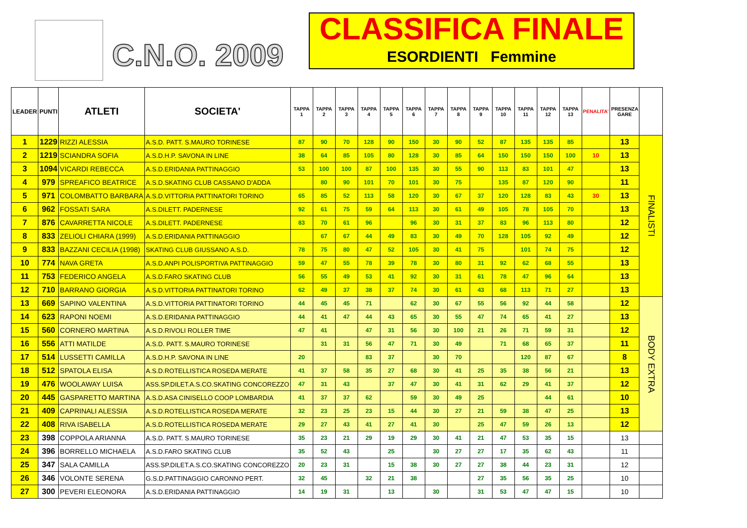C.N.O. 2009
CLASSIFICA FINALE
ESORDIENTI Femmine
| LEADER | PUNTI | ATLETI | SOCIETA' | TAPPA 1 | TAPPA 2 | TAPPA 3 | TAPPA 4 | TAPPA 5 | TAPPA 6 | TAPPA 7 | TAPPA 8 | TAPPA 9 | TAPPA 10 | TAPPA 11 | TAPPA 12 | TAPPA 13 | PENALITA' | PRESENZA GARE | |
| --- | --- | --- | --- | --- | --- | --- | --- | --- | --- | --- | --- | --- | --- | --- | --- | --- | --- | --- | --- |
| 1 | 1229 | RIZZI ALESSIA | A.S.D. PATT. S.MAURO TORINESE | 87 | 90 | 70 | 128 | 90 | 150 | 30 | 90 | 52 | 87 | 135 | 135 | 85 | | 13 | FINALISTI |
| 2 | 1219 | SCIANDRA SOFIA | A.S.D.H.P. SAVONA IN LINE | 38 | 64 | 85 | 105 | 80 | 128 | 30 | 85 | 64 | 150 | 150 | 150 | 100 | 10 | 13 | |
| 3 | 1094 | VICARDI REBECCA | A.S.D.ERIDANIA PATTINAGGIO | 53 | 100 | 100 | 87 | 100 | 135 | 30 | 55 | 90 | 113 | 83 | 101 | 47 | | 13 | |
| 4 | 979 | SPREAFICO BEATRICE | A.S.D.SKATING CLUB CASSANO D'ADDA | | 80 | 90 | 101 | 70 | 101 | 30 | 75 | | 135 | 87 | 120 | 90 | | 11 | |
| 5 | 971 | COLOMBATTO BARBARA | A.S.D.VITTORIA PATTINATORI TORINO | 65 | 85 | 52 | 113 | 58 | 120 | 30 | 67 | 37 | 120 | 128 | 83 | 43 | 30 | 13 | |
| 6 | 962 | FOSSATI SARA | A.S.DILETT. PADERNESE | 92 | 61 | 75 | 59 | 64 | 113 | 30 | 61 | 49 | 105 | 78 | 105 | 70 | | 13 | |
| 7 | 876 | CAVARRETTA NICOLE | A.S.DILETT. PADERNESE | 83 | 70 | 61 | 96 | | 96 | 30 | 31 | 37 | 83 | 96 | 113 | 80 | | 12 | |
| 8 | 833 | ZELIOLI CHIARA (1999) | A.S.D.ERIDANIA PATTINAGGIO | | 67 | 67 | 44 | 49 | 83 | 30 | 49 | 70 | 128 | 105 | 92 | 49 | | 12 | |
| 9 | 833 | BAZZANI CECILIA (1998) | SKATING CLUB GIUSSANO A.S.D. | 78 | 75 | 80 | 47 | 52 | 105 | 30 | 41 | 75 | | 101 | 74 | 75 | | 12 | |
| 10 | 774 | NAVA GRETA | A.S.D.ANPI POLISPORTIVA PATTINAGGIO | 59 | 47 | 55 | 78 | 39 | 78 | 30 | 80 | 31 | 92 | 62 | 68 | 55 | | 13 | |
| 11 | 753 | FEDERICO ANGELA | A.S.D.FARO SKATING CLUB | 56 | 55 | 49 | 53 | 41 | 92 | 30 | 31 | 61 | 78 | 47 | 96 | 64 | | 13 | |
| 12 | 710 | BARRANO GIORGIA | A.S.D.VITTORIA PATTINATORI TORINO | 62 | 49 | 37 | 38 | 37 | 74 | 30 | 61 | 43 | 68 | 113 | 71 | 27 | | 13 | |
| 13 | 669 | SAPINO VALENTINA | A.S.D.VITTORIA PATTINATORI TORINO | 44 | 45 | 45 | 71 | | 62 | 30 | 67 | 55 | 56 | 92 | 44 | 58 | | 12 | BODY EXTRA |
| 14 | 623 | RAPONI NOEMI | A.S.D.ERIDANIA PATTINAGGIO | 44 | 41 | 47 | 44 | 43 | 65 | 30 | 55 | 47 | 74 | 65 | 41 | 27 | | 13 | |
| 15 | 560 | CORNERO MARTINA | A.S.D.RIVOLI ROLLER TIME | 47 | 41 | | 47 | 31 | 56 | 30 | 100 | 21 | 26 | 71 | 59 | 31 | | 12 | |
| 16 | 556 | ATTI MATILDE | A.S.D. PATT. S.MAURO TORINESE | | 31 | 31 | 56 | 47 | 71 | 30 | 49 | | 71 | 68 | 65 | 37 | | 11 | |
| 17 | 514 | LUSSETTI CAMILLA | A.S.D.H.P. SAVONA IN LINE | 20 | | | 83 | 37 | | 30 | 70 | | | 120 | 87 | 67 | | 8 | |
| 18 | 512 | SPATOLA ELISA | A.S.D.ROTELLISTICA ROSEDA MERATE | 41 | 37 | 58 | 35 | 27 | 68 | 30 | 41 | 25 | 35 | 38 | 56 | 21 | | 13 | |
| 19 | 476 | WOOLAWAY LUISA | ASS.SP.DILET.A.S.CO.SKATING CONCOREZZO | 47 | 31 | 43 | | 37 | 47 | 30 | 41 | 31 | 62 | 29 | 41 | 37 | | 12 | |
| 20 | 445 | GASPARETTO MARTINA | A.S.D.ASA CINISELLO COOP LOMBARDIA | 41 | 37 | 37 | 62 | | 59 | 30 | 49 | 25 | | | 44 | 61 | | 10 | |
| 21 | 409 | CAPRINALI ALESSIA | A.S.D.ROTELLISTICA ROSEDA MERATE | 32 | 23 | 25 | 23 | 15 | 44 | 30 | 27 | 21 | 59 | 38 | 47 | 25 | | 13 | |
| 22 | 408 | RIVA ISABELLA | A.S.D.ROTELLISTICA ROSEDA MERATE | 29 | 27 | 43 | 41 | 27 | 41 | 30 | | 25 | 47 | 59 | 26 | 13 | | 12 | |
| 23 | 398 | COPPOLA ARIANNA | A.S.D. PATT. S.MAURO TORINESE | 35 | 23 | 21 | 29 | 19 | 29 | 30 | 41 | 21 | 47 | 53 | 35 | 15 | | 13 | |
| 24 | 396 | BORRELLO MICHAELA | A.S.D.FARO SKATING CLUB | 35 | 52 | 43 | | 25 | | 30 | 27 | 27 | 17 | 35 | 62 | 43 | | 11 | |
| 25 | 347 | SALA CAMILLA | ASS.SP.DILET.A.S.CO.SKATING CONCOREZZO | 20 | 23 | 31 | | 15 | 38 | 30 | 27 | 27 | 38 | 44 | 23 | 31 | | 12 | |
| 26 | 346 | VOLONTE SERENA | G.S.D.PATTINAGGIO CARONNO PERT. | 32 | 45 | | 32 | 21 | 38 | | | 27 | 35 | 56 | 35 | 25 | | 10 | |
| 27 | 300 | PEVERI ELEONORA | A.S.D.ERIDANIA PATTINAGGIO | 14 | 19 | 31 | | 13 | | 30 | | 31 | 53 | 47 | 47 | 15 | | 10 | |